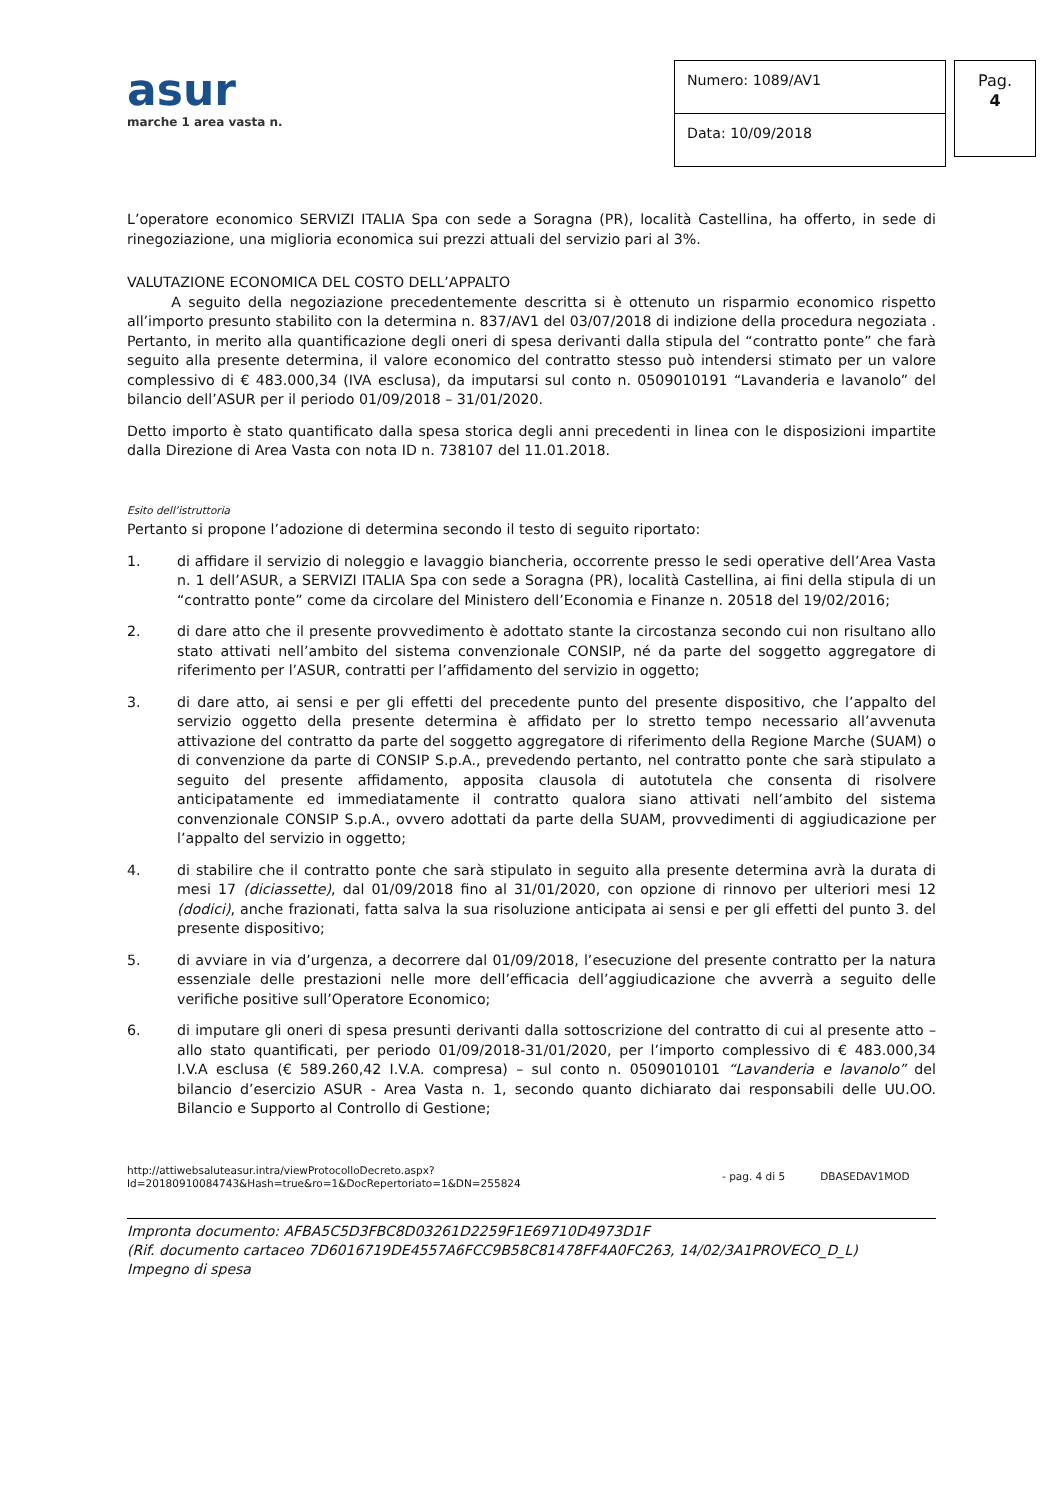asur
marche 1 area vasta n.
Numero: 1089/AV1
Data: 10/09/2018
Pag.
4
L’operatore economico SERVIZI ITALIA Spa con sede a Soragna (PR), località Castellina, ha offerto, in sede di rinegoziazione, una miglioria economica sui prezzi attuali del servizio pari al 3%.
VALUTAZIONE ECONOMICA DEL COSTO DELL’APPALTO
A seguito della negoziazione precedentemente descritta si è ottenuto un risparmio economico rispetto all’importo presunto stabilito con la determina n. 837/AV1 del 03/07/2018 di indizione della procedura negoziata . Pertanto, in merito alla quantificazione degli oneri di spesa derivanti dalla stipula del “contratto ponte” che farà seguito alla presente determina, il valore economico del contratto stesso può intendersi stimato per un valore complessivo di € 483.000,34 (IVA esclusa), da imputarsi sul conto n. 0509010191 “Lavanderia e lavanolo” del bilancio dell’ASUR per il periodo 01/09/2018 – 31/01/2020.
Detto importo è stato quantificato dalla spesa storica degli anni precedenti in linea con le disposizioni impartite dalla Direzione di Area Vasta con nota ID n. 738107 del 11.01.2018.
Esito dell’istruttoria
Pertanto si propone l’adozione di determina secondo il testo di seguito riportato:
1. di affidare il servizio di noleggio e lavaggio biancheria, occorrente presso le sedi operative dell’Area Vasta n. 1 dell’ASUR, a SERVIZI ITALIA Spa con sede a Soragna (PR), località Castellina, ai fini della stipula di un “contratto ponte” come da circolare del Ministero dell’Economia e Finanze n. 20518 del 19/02/2016;
2. di dare atto che il presente provvedimento è adottato stante la circostanza secondo cui non risultano allo stato attivati nell’ambito del sistema convenzionale CONSIP, né da parte del soggetto aggregatore di riferimento per l’ASUR, contratti per l’affidamento del servizio in oggetto;
3. di dare atto, ai sensi e per gli effetti del precedente punto del presente dispositivo, che l’appalto del servizio oggetto della presente determina è affidato per lo stretto tempo necessario all’avvenuta attivazione del contratto da parte del soggetto aggregatore di riferimento della Regione Marche (SUAM) o di convenzione da parte di CONSIP S.p.A., prevedendo pertanto, nel contratto ponte che sarà stipulato a seguito del presente affidamento, apposita clausola di autotutela che consenta di risolvere anticipatamente ed immediatamente il contratto qualora siano attivati nell’ambito del sistema convenzionale CONSIP S.p.A., ovvero adottati da parte della SUAM, provvedimenti di aggiudicazione per l’appalto del servizio in oggetto;
4. di stabilire che il contratto ponte che sarà stipulato in seguito alla presente determina avrà la durata di mesi 17 (diciassette), dal 01/09/2018 fino al 31/01/2020, con opzione di rinnovo per ulteriori mesi 12 (dodici), anche frazionati, fatta salva la sua risoluzione anticipata ai sensi e per gli effetti del punto 3. del presente dispositivo;
5. di avviare in via d’urgenza, a decorrere dal 01/09/2018, l’esecuzione del presente contratto per la natura essenziale delle prestazioni nelle more dell’efficacia dell’aggiudicazione che avverrà a seguito delle verifiche positive sull’Operatore Economico;
6. di imputare gli oneri di spesa presunti derivanti dalla sottoscrizione del contratto di cui al presente atto – allo stato quantificati, per periodo 01/09/2018-31/01/2020, per l’importo complessivo di € 483.000,34 I.V.A esclusa (€ 589.260,42 I.V.A. compresa) – sul conto n. 0509010101 “Lavanderia e lavanolo” del bilancio d’esercizio ASUR - Area Vasta n. 1, secondo quanto dichiarato dai responsabili delle UU.OO. Bilancio e Supporto al Controllo di Gestione;
http://attiwebsaluteasur.intra/viewProtocolloDecreto.aspx?Id=20180910084743&Hash=true&ro=1&DocRepertoriato=1&DN=255824
- pag. 4 di 5 DBASEDAV1MOD
Impronta documento: AFBA5C5D3FBC8D03261D2259F1E69710D4973D1F
(Rif. documento cartaceo 7D6016719DE4557A6FCC9B58C81478FF4A0FC263, 14/02/3A1PROVECO_D_L)
Impegno di spesa